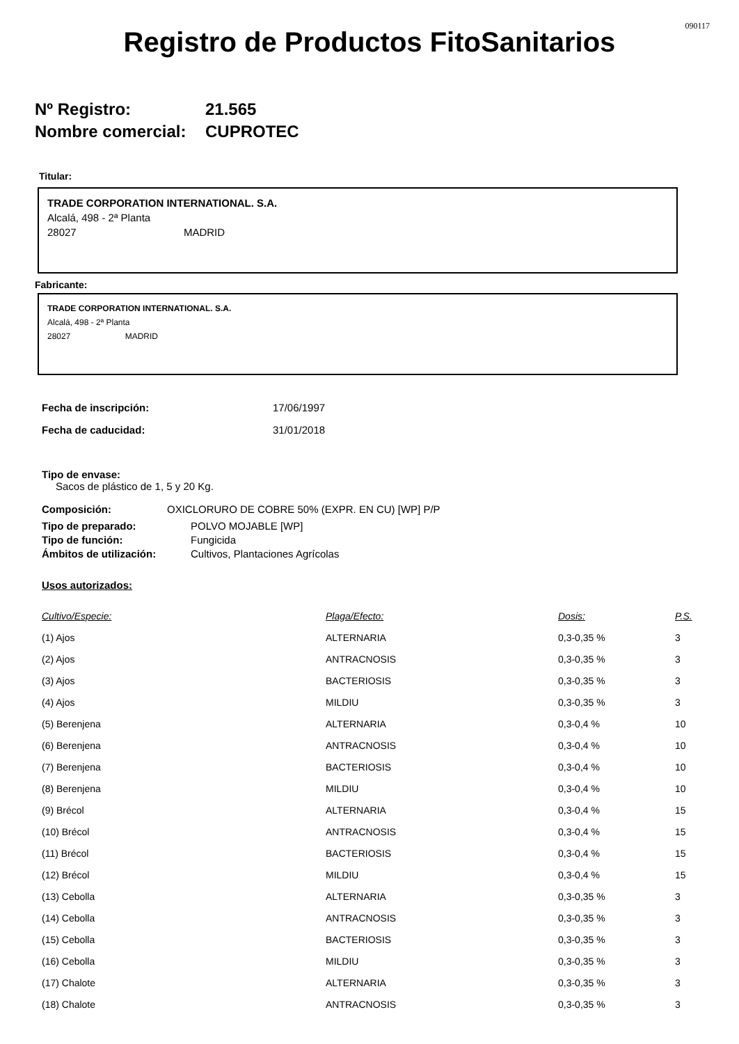090117
Registro de Productos FitoSanitarios
Nº Registro: 21.565
Nombre comercial: CUPROTEC
Titular:
TRADE CORPORATION INTERNATIONAL. S.A.
Alcalá, 498 - 2ª Planta
28027 MADRID
Fabricante:
TRADE CORPORATION INTERNATIONAL. S.A.
Alcalá, 498 - 2ª Planta
28027 MADRID
| Fecha de inscripción: | 17/06/1997 |
| Fecha de caducidad: | 31/01/2018 |
Tipo de envase:
Sacos de plástico de 1, 5 y 20 Kg.
Composición: OXICLORURO DE COBRE 50% (EXPR. EN CU) [WP] P/P
| Tipo de preparado: | POLVO MOJABLE [WP] |
| Tipo de función: | Fungicida |
| Ámbitos de utilización: | Cultivos, Plantaciones Agrícolas |
Usos autorizados:
| Cultivo/Especie: | Plaga/Efecto: | Dosis: | P.S. |
| --- | --- | --- | --- |
| (1) Ajos | ALTERNARIA | 0,3-0,35 % | 3 |
| (2) Ajos | ANTRACNOSIS | 0,3-0,35 % | 3 |
| (3) Ajos | BACTERIOSIS | 0,3-0,35 % | 3 |
| (4) Ajos | MILDIU | 0,3-0,35 % | 3 |
| (5) Berenjena | ALTERNARIA | 0,3-0,4 % | 10 |
| (6) Berenjena | ANTRACNOSIS | 0,3-0,4 % | 10 |
| (7) Berenjena | BACTERIOSIS | 0,3-0,4 % | 10 |
| (8) Berenjena | MILDIU | 0,3-0,4 % | 10 |
| (9) Brécol | ALTERNARIA | 0,3-0,4 % | 15 |
| (10) Brécol | ANTRACNOSIS | 0,3-0,4 % | 15 |
| (11) Brécol | BACTERIOSIS | 0,3-0,4 % | 15 |
| (12) Brécol | MILDIU | 0,3-0,4 % | 15 |
| (13) Cebolla | ALTERNARIA | 0,3-0,35 % | 3 |
| (14) Cebolla | ANTRACNOSIS | 0,3-0,35 % | 3 |
| (15) Cebolla | BACTERIOSIS | 0,3-0,35 % | 3 |
| (16) Cebolla | MILDIU | 0,3-0,35 % | 3 |
| (17) Chalote | ALTERNARIA | 0,3-0,35 % | 3 |
| (18) Chalote | ANTRACNOSIS | 0,3-0,35 % | 3 |